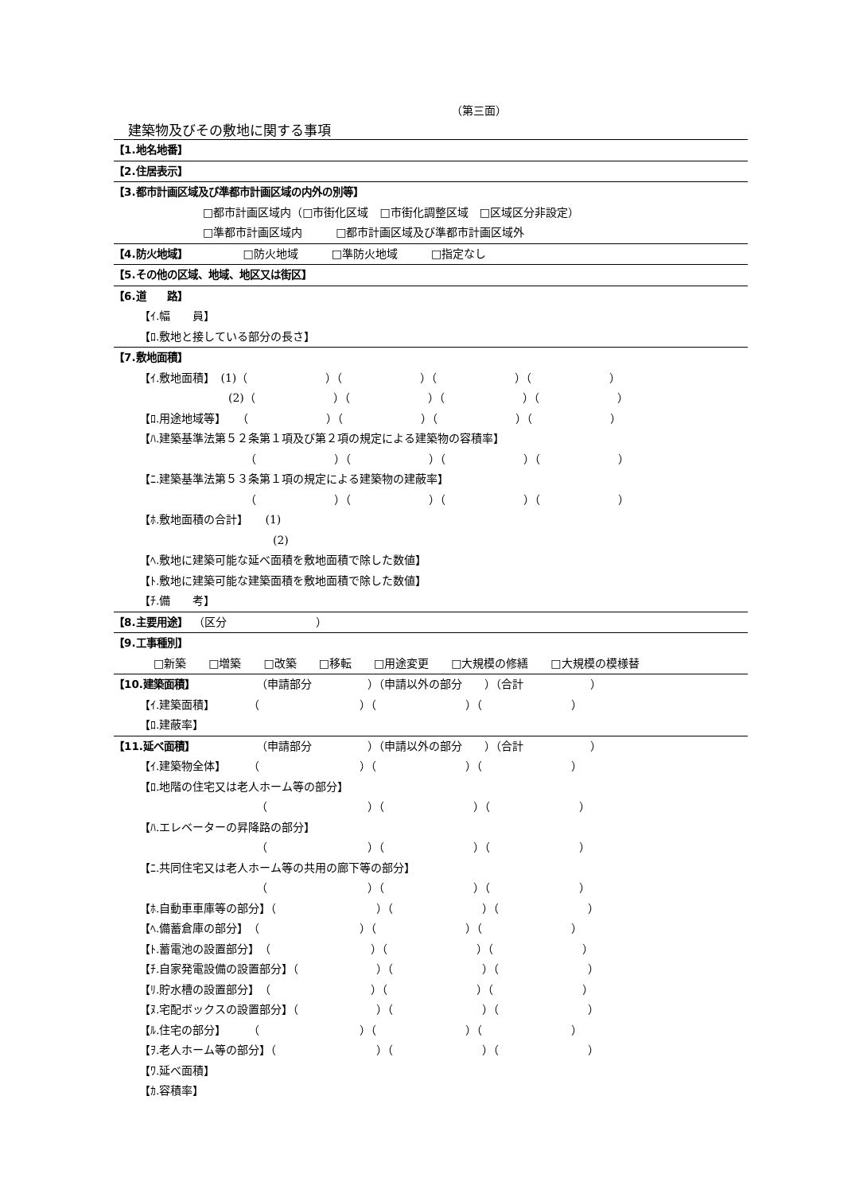（第三面）
建築物及びその敷地に関する事項
【1.地名地番】
【2.住居表示】
【3.都市計画区域及び準都市計画区域の内外の別等】
□都市計画区域内（□市街化区域　□市街化調整区域　□区域区分非設定）
□準都市計画区域内　　　□都市計画区域及び準都市計画区域外
【4.防火地域】　　　　　□防火地域　　　□準防火地域　　　□指定なし
【5.その他の区域、地域、地区又は街区】
【6.道　　路】
【ｲ.幅　　員】
【ﾛ.敷地と接している部分の長さ】
【7.敷地面積】
【ｲ.敷地面積】　(1)（　　　　　　　）（　　　　　　　）（　　　　　　　）（　　　　　　　）
　　　　　　　　(2)（　　　　　　　）（　　　　　　　）（　　　　　　　）（　　　　　　　）
【ﾛ.用途地域等】　　（　　　　　　　）（　　　　　　　）（　　　　　　　）（　　　　　　　）
【ﾊ.建築基準法第５２条第１項及び第２項の規定による建築物の容積率】
　　　　　　　　　　（　　　　　　　）（　　　　　　　）（　　　　　　　）（　　　　　　　）
【ﾆ.建築基準法第５３条第１項の規定による建築物の建蔽率】
　　　　　　　　　　（　　　　　　　）（　　　　　　　）（　　　　　　　）（　　　　　　　）
【ﾎ.敷地面積の合計】　　(1)
　　　　　　　　　　　　(2)
【ﾍ.敷地に建築可能な延べ面積を敷地面積で除した数値】
【ﾄ.敷地に建築可能な建築面積を敷地面積で除した数値】
【ﾁ.備　　考】
【8.主要用途】　（区分　　　　　　　　）
【9.工事種別】
□新築　　□増築　　□改築　　□移転　　□用途変更　　□大規模の修繕　　□大規模の模様替
【10.建築面積】　　　　　　（申請部分　　　　　）（申請以外の部分　　）（合計　　　　　　）
【ｲ.建築面積】　　　　（　　　　　　　　　）（　　　　　　　　）（　　　　　　　　）
【ﾛ.建蔽率】
【11.延べ面積】　　　　　　（申請部分　　　　　）（申請以外の部分　　）（合計　　　　　　）
【ｲ.建築物全体】　　　（　　　　　　　　　）（　　　　　　　　）（　　　　　　　　）
【ﾛ.地階の住宅又は老人ホーム等の部分】
　　　　　　　　　　　（　　　　　　　　　）（　　　　　　　　）（　　　　　　　　）
【ﾊ.エレベーターの昇降路の部分】
　　　　　　　　　　　（　　　　　　　　　）（　　　　　　　　）（　　　　　　　　）
【ﾆ.共同住宅又は老人ホーム等の共用の廊下等の部分】
　　　　　　　　　　　（　　　　　　　　　）（　　　　　　　　）（　　　　　　　　）
【ﾎ.自動車車庫等の部分】（　　　　　　　　　）（　　　　　　　　）（　　　　　　　　）
【ﾍ.備蓄倉庫の部分】　（　　　　　　　　　）（　　　　　　　　）（　　　　　　　　）
【ﾄ.蓄電池の設置部分】　（　　　　　　　　　）（　　　　　　　　）（　　　　　　　　）
【ﾁ.自家発電設備の設置部分】（　　　　　　　）（　　　　　　　　）（　　　　　　　　）
【ﾘ.貯水槽の設置部分】　（　　　　　　　　　）（　　　　　　　　）（　　　　　　　　）
【ﾇ.宅配ボックスの設置部分】（　　　　　　　）（　　　　　　　　）（　　　　　　　　）
【ﾙ.住宅の部分】　　　（　　　　　　　　　）（　　　　　　　　）（　　　　　　　　）
【ｦ.老人ホーム等の部分】（　　　　　　　　　）（　　　　　　　　）（　　　　　　　　）
【ﾜ.延べ面積】
【ｶ.容積率】